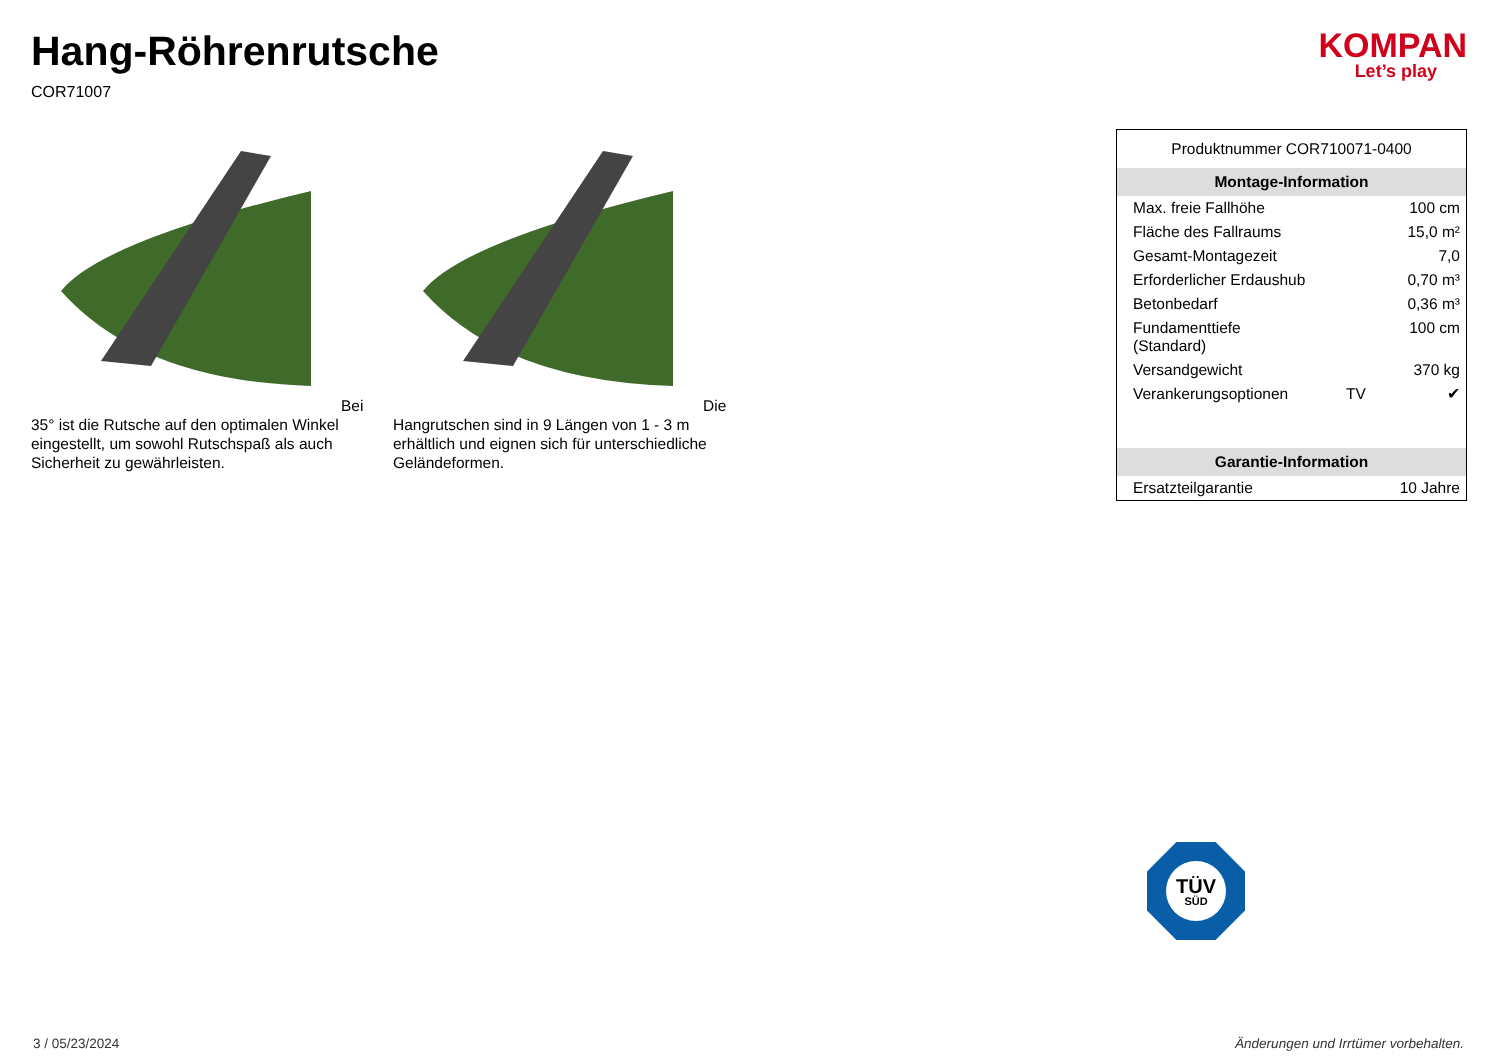Hang-Röhrenrutsche
COR71007
KOMPAN
Let’s play
Bei 35° ist die Rutsche auf den optimalen Winkel eingestellt, um sowohl Rutschspaß als auch Sicherheit zu gewährleisten.
Die Hangrutschen sind in 9 Längen von 1 - 3 m erhältlich und eignen sich für unterschiedliche Geländeformen.
| Produktnummer COR710071-0400 | | |
| Montage-Information | | |
| Max. freie Fallhöhe | | 100 cm |
| Fläche des Fallraums | | 15,0 m² |
| Gesamt-Montagezeit | | 7,0 |
| Erforderlicher Erdaushub | | 0,70 m³ |
| Betonbedarf | | 0,36 m³ |
| Fundamenttiefe (Standard) | | 100 cm |
| Versandgewicht | | 370 kg |
| Verankerungsoptionen | TV | ✔ |
| Garantie-Information | | |
| Ersatzteilgarantie | | 10 Jahre |
TÜV
SÜD
3 / 05/23/2024 Änderungen und Irrtümer vorbehalten.